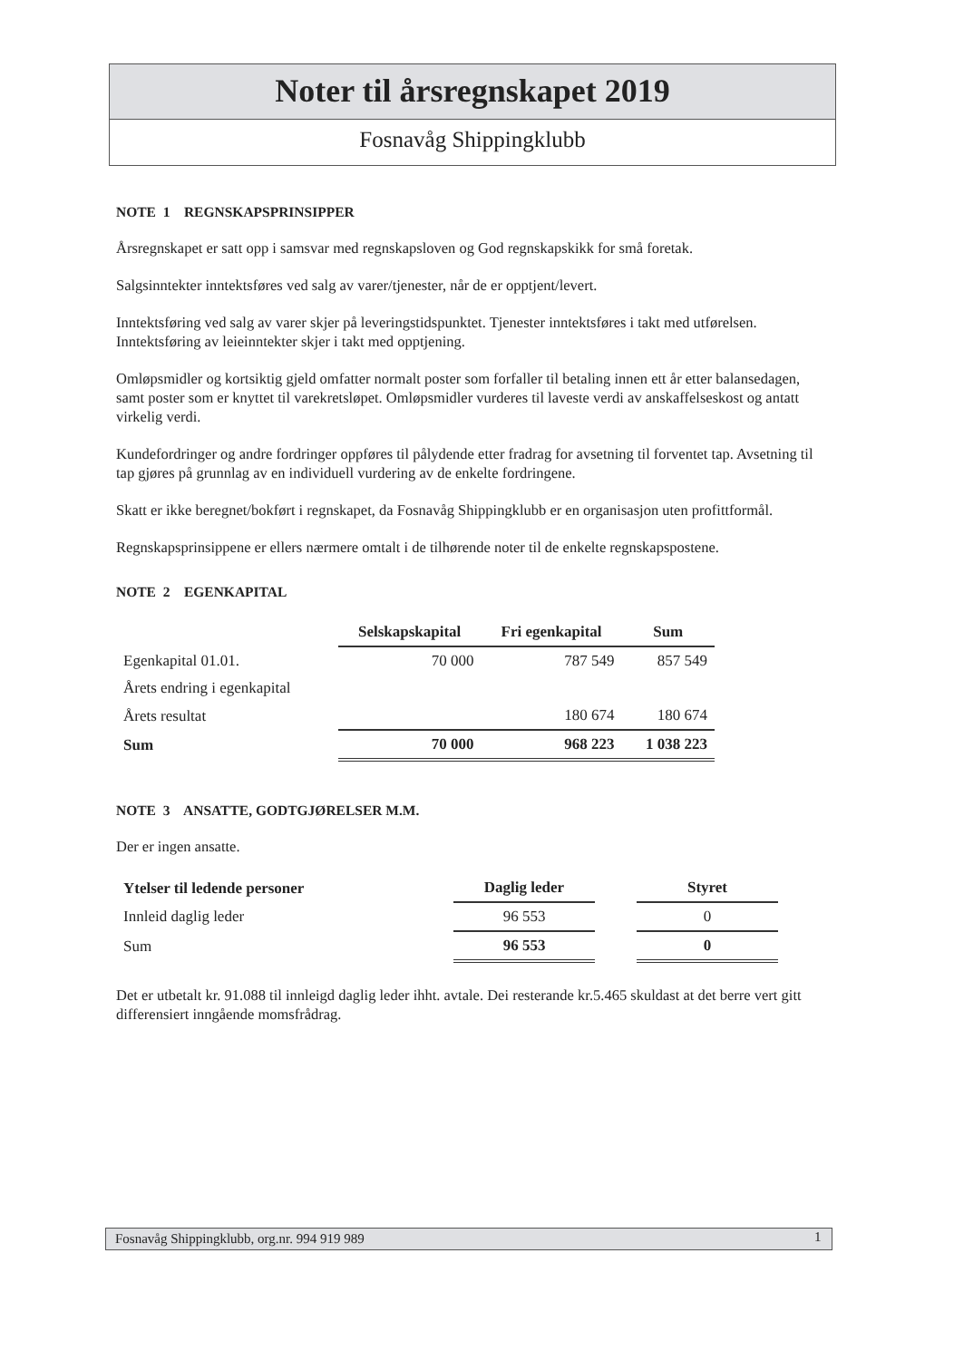Noter til årsregnskapet 2019
Fosnavåg Shippingklubb
NOTE 1 REGNSKAPSPRINSIPPER
Årsregnskapet er satt opp i samsvar med regnskapsloven og God regnskapskikk for små foretak.
Salgsinntekter inntektsføres ved salg av varer/tjenester, når de er opptjent/levert.
Inntektsføring ved salg av varer skjer på leveringstidspunktet. Tjenester inntektsføres i takt med utførelsen. Inntektsføring av leieinntekter skjer i takt med opptjening.
Omløpsmidler og kortsiktig gjeld omfatter normalt poster som forfaller til betaling innen ett år etter balansedagen, samt poster som er knyttet til varekretsløpet. Omløpsmidler vurderes til laveste verdi av anskaffelseskost og antatt virkelig verdi.
Kundefordringer og andre fordringer oppføres til pålydende etter fradrag for avsetning til forventet tap. Avsetning til tap gjøres på grunnlag av en individuell vurdering av de enkelte fordringene.
Skatt er ikke beregnet/bokført i regnskapet, da Fosnavåg Shippingklubb er en organisasjon uten profittformål.
Regnskapsprinsippene er ellers nærmere omtalt i de tilhørende noter til de enkelte regnskapspostene.
NOTE 2 EGENKAPITAL
| | Selskapskapital | Fri egenkapital | Sum |
| --- | --- | --- | --- |
| Egenkapital 01.01. | 70 000 | 787 549 | 857 549 |
| Årets endring i egenkapital | | | |
| Årets resultat | | 180 674 | 180 674 |
| Sum | 70 000 | 968 223 | 1 038 223 |
NOTE 3 ANSATTE, GODTGJØRELSER M.M.
Der er ingen ansatte.
| Ytelser til ledende personer | Daglig leder | | Styret |
| --- | --- | --- | --- |
| Innleid daglig leder | 96 553 | | 0 |
| Sum | 96 553 | | 0 |
Det er utbetalt kr. 91.088 til innleigd daglig leder ihht. avtale. Dei resterande kr.5.465 skuldast at det berre vert gitt differensiert inngående momsfrådrag.
Fosnavåg Shippingklubb, org.nr. 994 919 989 1